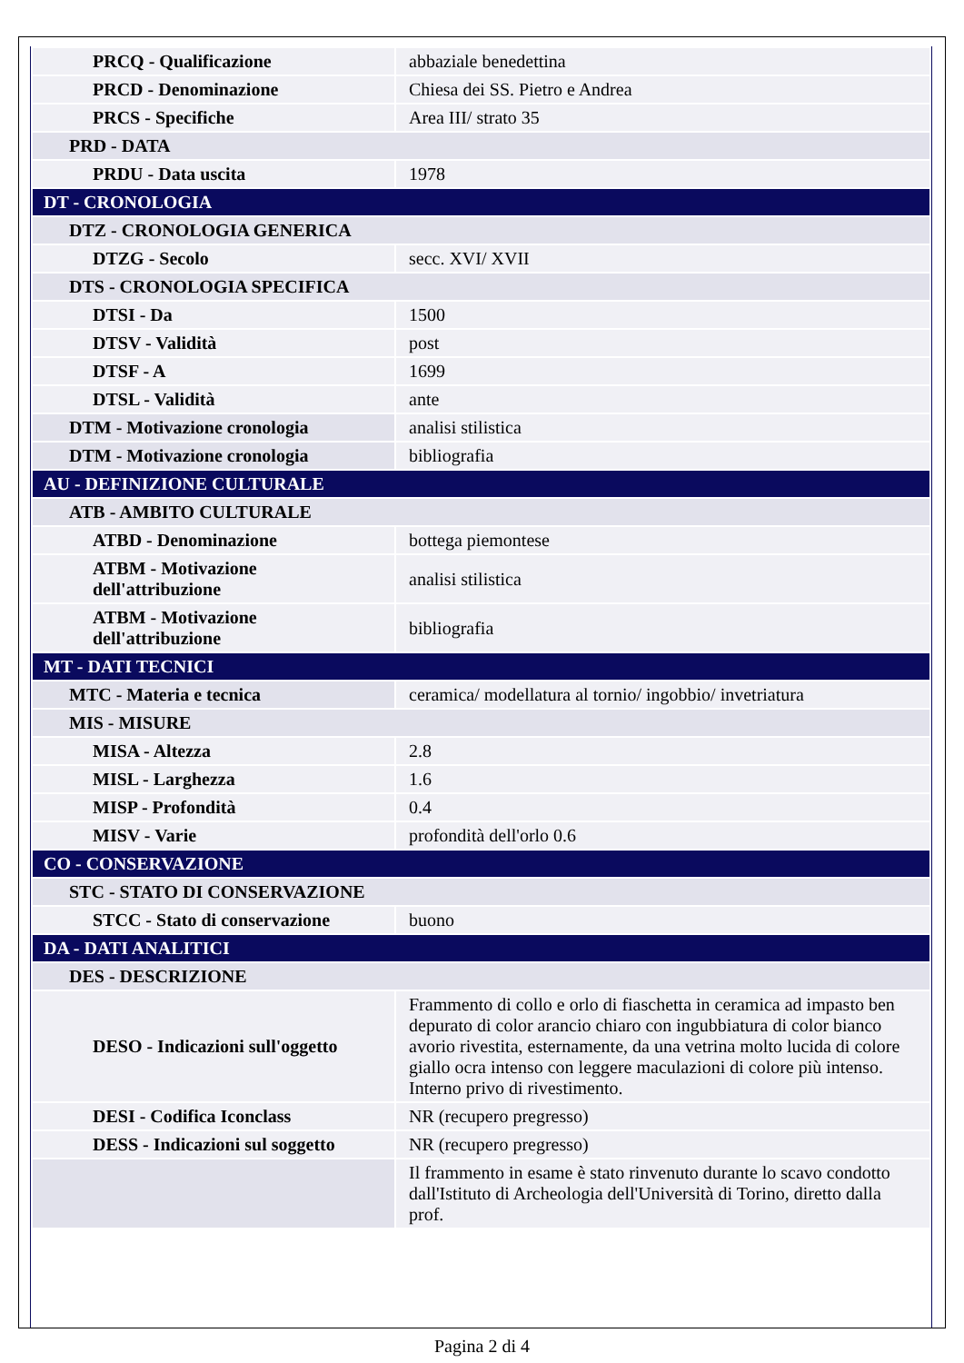| PRCQ - Qualificazione | abbaziale benedettina |
| PRCD - Denominazione | Chiesa dei SS. Pietro e Andrea |
| PRCS - Specifiche | Area III/ strato 35 |
| PRD - DATA | |
| PRDU - Data uscita | 1978 |
| DT - CRONOLOGIA | |
| DTZ - CRONOLOGIA GENERICA | |
| DTZG - Secolo | secc. XVI/ XVII |
| DTS - CRONOLOGIA SPECIFICA | |
| DTSI - Da | 1500 |
| DTSV - Validità | post |
| DTSF - A | 1699 |
| DTSL - Validità | ante |
| DTM - Motivazione cronologia | analisi stilistica |
| DTM - Motivazione cronologia | bibliografia |
| AU - DEFINIZIONE CULTURALE | |
| ATB - AMBITO CULTURALE | |
| ATBD - Denominazione | bottega piemontese |
| ATBM - Motivazione dell'attribuzione | analisi stilistica |
| ATBM - Motivazione dell'attribuzione | bibliografia |
| MT - DATI TECNICI | |
| MTC - Materia e tecnica | ceramica/ modellatura al tornio/ ingobbio/ invetriatura |
| MIS - MISURE | |
| MISA - Altezza | 2.8 |
| MISL - Larghezza | 1.6 |
| MISP - Profondità | 0.4 |
| MISV - Varie | profondità dell'orlo 0.6 |
| CO - CONSERVAZIONE | |
| STC - STATO DI CONSERVAZIONE | |
| STCC - Stato di conservazione | buono |
| DA - DATI ANALITICI | |
| DES - DESCRIZIONE | |
| DESO - Indicazioni sull'oggetto | Frammento di collo e orlo di fiaschetta in ceramica ad impasto ben depurato di color arancio chiaro con ingubbiatura di color bianco avorio rivestita, esternamente, da una vetrina molto lucida di colore giallo ocra intenso con leggere maculazioni di colore più intenso. Interno privo di rivestimento. |
| DESI - Codifica Iconclass | NR (recupero pregresso) |
| DESS - Indicazioni sul soggetto | NR (recupero pregresso) |
| | Il frammento in esame è stato rinvenuto durante lo scavo condotto dall'Istituto di Archeologia dell'Università di Torino, diretto dalla prof. |
Pagina 2 di 4